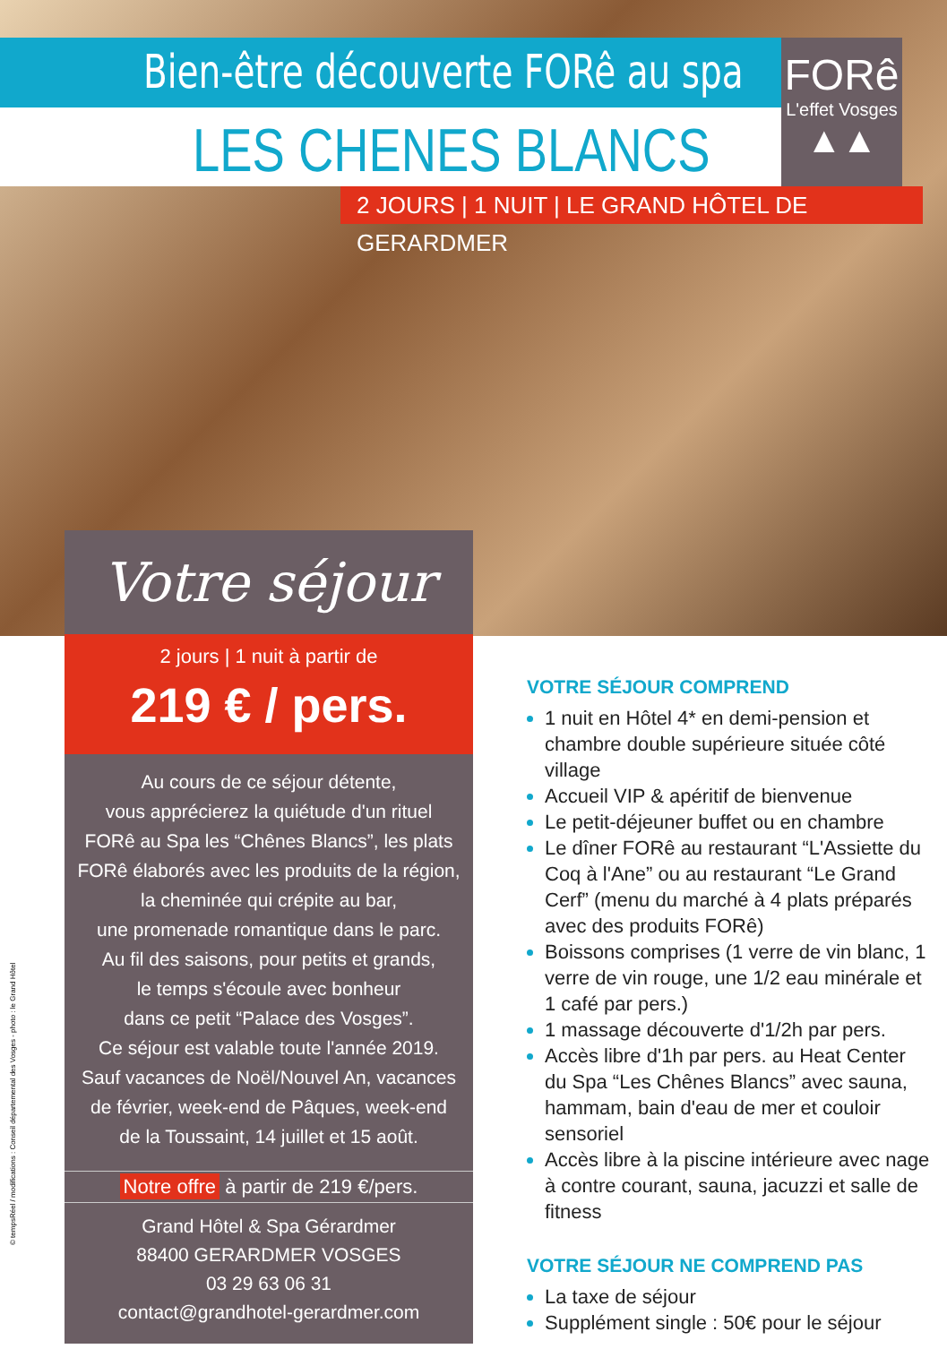Bien-être découverte FORê au spa
LES CHENES BLANCS
FORê
L'effet Vosges
▲▲
2 JOURS | 1 NUIT | LE GRAND HÔTEL DE GERARDMER
Votre séjour
2 jours | 1 nuit à partir de
219 € / pers.
Au cours de ce séjour détente,
vous apprécierez la quiétude d'un rituel
FORê au Spa les “Chênes Blancs”, les plats
FORê élaborés avec les produits de la région,
la cheminée qui crépite au bar,
une promenade romantique dans le parc.
Au fil des saisons, pour petits et grands,
le temps s'écoule avec bonheur
dans ce petit “Palace des Vosges”.
Ce séjour est valable toute l'année 2019.
Sauf vacances de Noël/Nouvel An, vacances
de février, week-end de Pâques, week-end
de la Toussaint, 14 juillet et 15 août.
Notre offre à partir de 219 €/pers.
Grand Hôtel & Spa Gérardmer
88400 GERARDMER VOSGES
03 29 63 06 31
contact@grandhotel-gerardmer.com
VOTRE SÉJOUR COMPREND
1 nuit en Hôtel 4* en demi-pension et chambre double supérieure située côté village
Accueil VIP & apéritif de bienvenue
Le petit-déjeuner buffet ou en chambre
Le dîner FORê au restaurant “L'Assiette du Coq à l'Ane” ou au restaurant “Le Grand Cerf” (menu du marché à 4 plats préparés avec des produits FORê)
Boissons comprises (1 verre de vin blanc, 1 verre de vin rouge, une 1/2 eau minérale et 1 café par pers.)
1 massage découverte d'1/2h par pers.
Accès libre d'1h par pers. au Heat Center du Spa “Les Chênes Blancs” avec sauna, hammam, bain d'eau de mer et couloir sensoriel
Accès libre à la piscine intérieure avec nage à contre courant, sauna, jacuzzi et salle de fitness
VOTRE SÉJOUR NE COMPREND PAS
La taxe de séjour
Supplément single : 50€ pour le séjour
© tempsRéel / modifications : Conseil départemental des Vosges - photo : le Grand Hôtel